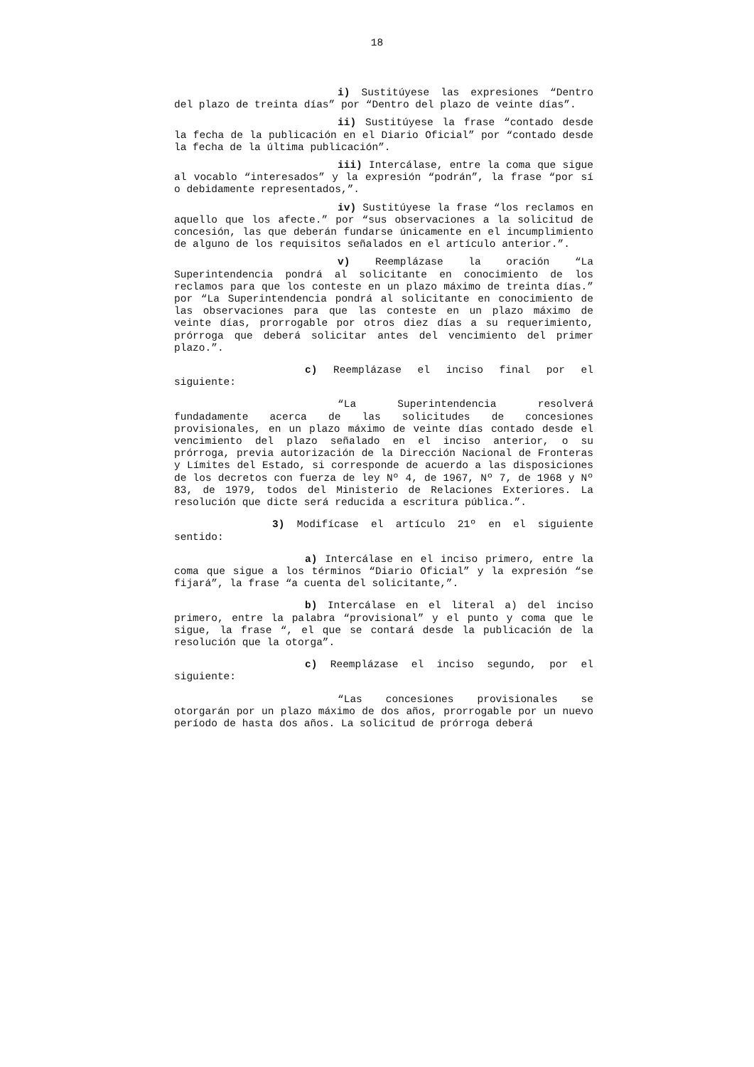18
i) Sustitúyese las expresiones “Dentro del plazo de treinta días” por “Dentro del plazo de veinte días”.
ii) Sustitúyese la frase “contado desde la fecha de la publicación en el Diario Oficial” por “contado desde la fecha de la última publicación”.
iii) Intercálase, entre la coma que sigue al vocablo “interesados” y la expresión “podrán”, la frase “por sí o debidamente representados,”.
iv) Sustitúyese la frase “los reclamos en aquello que los afecte.” por “sus observaciones a la solicitud de concesión, las que deberán fundarse únicamente en el incumplimiento de alguno de los requisitos señalados en el artículo anterior.”.
v) Reemplázase la oración “La Superintendencia pondrá al solicitante en conocimiento de los reclamos para que los conteste en un plazo máximo de treinta días.” por “La Superintendencia pondrá al solicitante en conocimiento de las observaciones para que las conteste en un plazo máximo de veinte días, prorrogable por otros diez días a su requerimiento, prórroga que deberá solicitar antes del vencimiento del primer plazo.”.
c) Reemplázase el inciso final por el siguiente:
“La Superintendencia resolverá fundadamente acerca de las solicitudes de concesiones provisionales, en un plazo máximo de veinte días contado desde el vencimiento del plazo señalado en el inciso anterior, o su prórroga, previa autorización de la Dirección Nacional de Fronteras y Límites del Estado, si corresponde de acuerdo a las disposiciones de los decretos con fuerza de ley Nº 4, de 1967, Nº 7, de 1968 y Nº 83, de 1979, todos del Ministerio de Relaciones Exteriores. La resolución que dicte será reducida a escritura pública.”.
3) Modifícase el artículo 21º en el siguiente sentido:
a) Intercálase en el inciso primero, entre la coma que sigue a los términos “Diario Oficial” y la expresión “se fijará”, la frase “a cuenta del solicitante,”.
b) Intercálase en el literal a) del inciso primero, entre la palabra “provisional” y el punto y coma que le sigue, la frase “, el que se contará desde la publicación de la resolución que la otorga”.
c) Reemplázase el inciso segundo, por el siguiente:
“Las concesiones provisionales se otorgarán por un plazo máximo de dos años, prorrogable por un nuevo período de hasta dos años. La solicitud de prórroga deberá